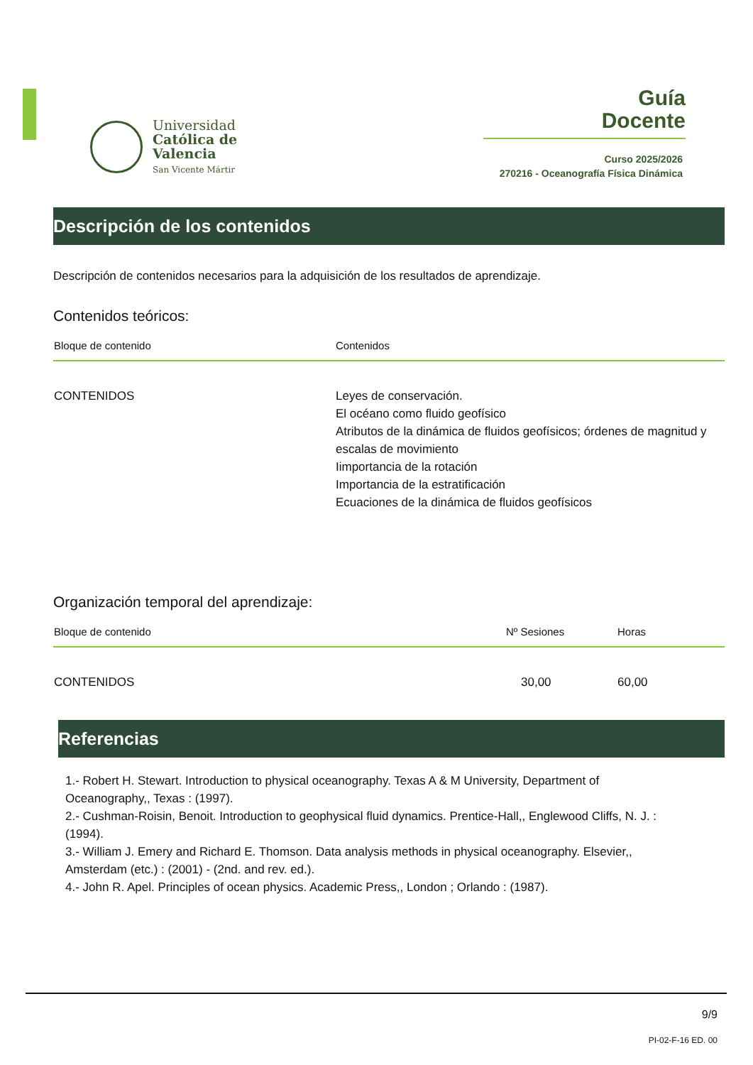Universidad
Católica de
Valencia
San Vicente Mártir
Guía
Docente
Curso 2025/2026
270216 - Oceanografía Física Dinámica
Descripción de los contenidos
Descripción de contenidos necesarios para la adquisición de los resultados de aprendizaje.
Contenidos teóricos:
| Bloque de contenido | Contenidos |
| --- | --- |
| CONTENIDOS | Leyes de conservación. El océano como fluido geofísico Atributos de la dinámica de fluidos geofísicos; órdenes de magnitud y escalas de movimiento Iimportancia de la rotación Importancia de la estratificación Ecuaciones de la dinámica de fluidos geofísicos |
Organización temporal del aprendizaje:
| Bloque de contenido | Nº Sesiones | Horas |
| --- | --- | --- |
| CONTENIDOS | 30,00 | 60,00 |
Referencias
1.- Robert H. Stewart. Introduction to physical oceanography. Texas A & M University, Department of Oceanography,, Texas : (1997).
2.- Cushman-Roisin, Benoit. Introduction to geophysical fluid dynamics. Prentice-Hall,, Englewood Cliffs, N. J. : (1994).
3.- William J. Emery and Richard E. Thomson. Data analysis methods in physical oceanography. Elsevier,, Amsterdam (etc.) : (2001) - (2nd. and rev. ed.).
4.- John R. Apel. Principles of ocean physics. Academic Press,, London ; Orlando : (1987).
9/9
PI-02-F-16 ED. 00